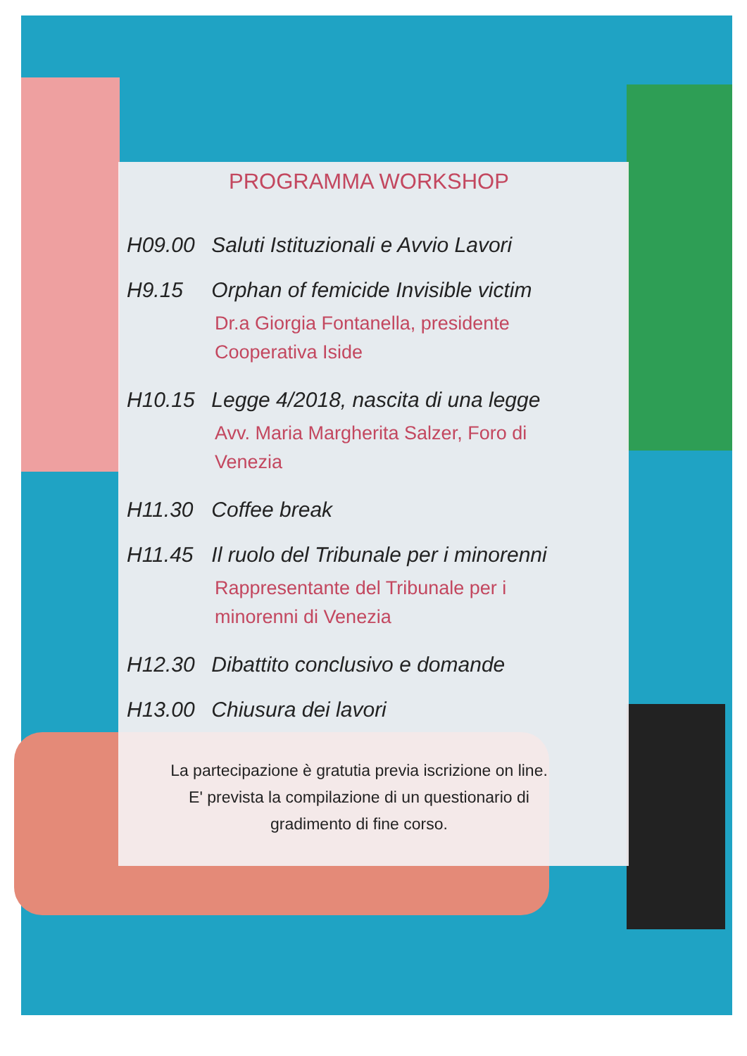PROGRAMMA WORKSHOP
H09.00 Saluti Istituzionali e Avvio Lavori
H9.15 Orphan of femicide Invisible victim
Dr.a Giorgia Fontanella, presidente
Cooperativa Iside
H10.15 Legge 4/2018, nascita di una legge
Avv. Maria Margherita Salzer, Foro di
Venezia
H11.30 Coffee break
H11.45 Il ruolo del Tribunale per i minorenni
Rappresentante del Tribunale per i
minorenni di Venezia
H12.30 Dibattito conclusivo e domande
H13.00 Chiusura dei lavori
La partecipazione è gratutia previa iscrizione on line.
E' prevista la compilazione di un questionario di
gradimento di fine corso.